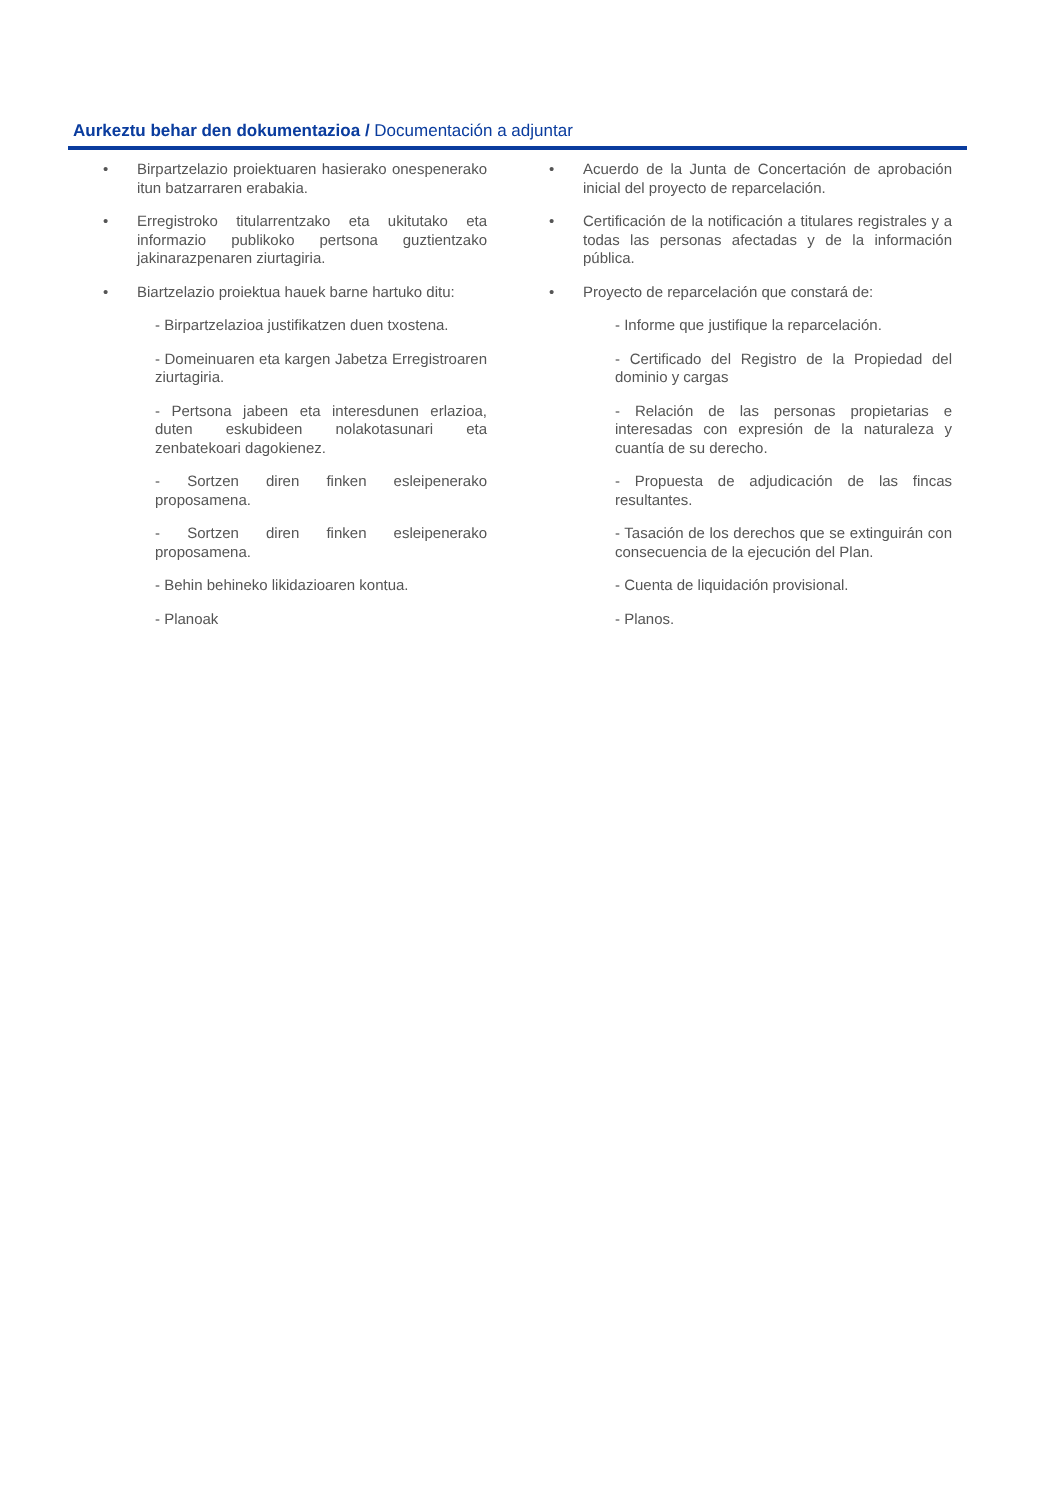Aurkeztu behar den dokumentazioa / Documentación a adjuntar
• Birpartzelazio proiektuaren hasierako onespenerako itun batzarraren erabakia.
• Erregistroko titularrentzako eta ukitutako eta informazio publikoko pertsona guztientzako jakinarazpenaren ziurtagiria.
• Biartzelazio proiektua hauek barne hartuko ditu:
- Birpartzelazioa justifikatzen duen txostena.
- Domeinuaren eta kargen Jabetza Erregistroaren ziurtagiria.
- Pertsona jabeen eta interesdunen erlazioa, duten eskubideen nolakotasunari eta zenbatekoari dagokienez.
- Sortzen diren finken esleipenerako proposamena.
- Sortzen diren finken esleipenerako proposamena.
- Behin behineko likidazioaren kontua.
- Planoak
• Acuerdo de la Junta de Concertación de aprobación inicial del proyecto de reparcelación.
• Certificación de la notificación a titulares registrales y a todas las personas afectadas y de la información pública.
• Proyecto de reparcelación que constará de:
- Informe que justifique la reparcelación.
- Certificado del Registro de la Propiedad del dominio y cargas
- Relación de las personas propietarias e interesadas con expresión de la naturaleza y cuantía de su derecho.
- Propuesta de adjudicación de las fincas resultantes.
- Tasación de los derechos que se extinguirán con consecuencia de la ejecución del Plan.
- Cuenta de liquidación provisional.
- Planos.